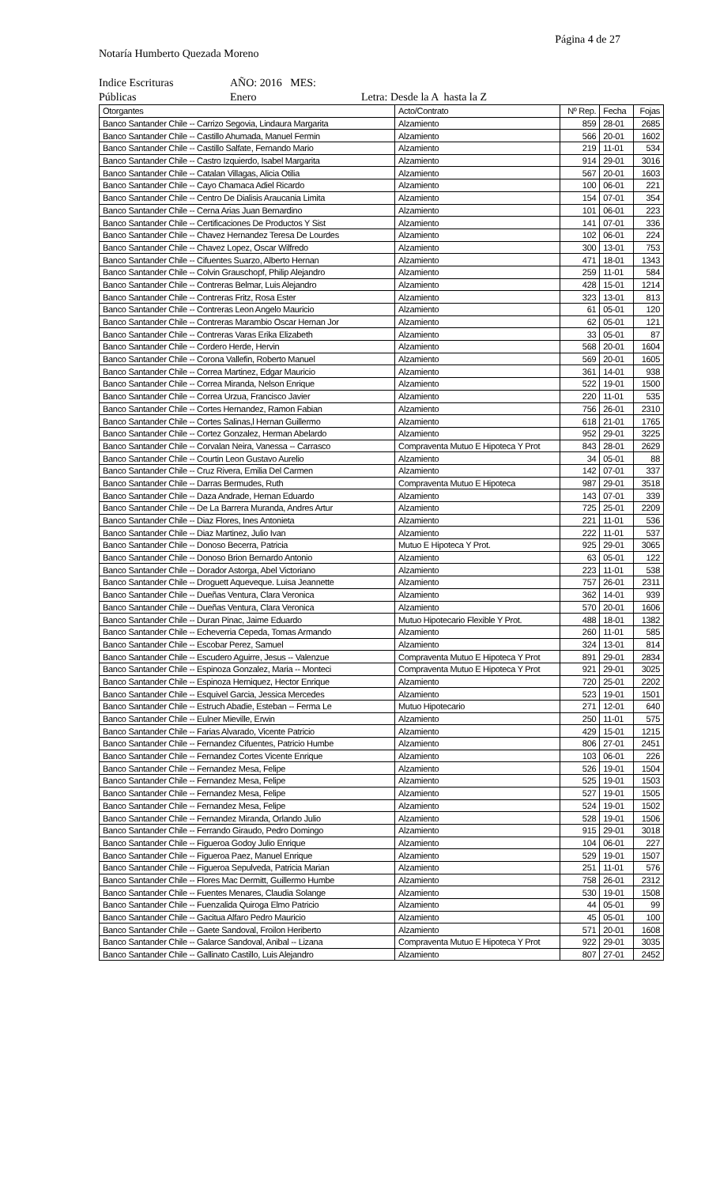Página 4 de 27
Notaría Humberto Quezada Moreno
Indice Escrituras
Públicas
AÑO: 2016 MES:
Enero
Letra: Desde la A hasta la Z
| Otorgantes | Acto/Contrato | Nº Rep. | Fecha | Fojas |
| --- | --- | --- | --- | --- |
| Banco Santander Chile -- Carrizo Segovia, Lindaura Margarita | Alzamiento | 859 | 28-01 | 2685 |
| Banco Santander Chile -- Castillo Ahumada, Manuel Fermin | Alzamiento | 566 | 20-01 | 1602 |
| Banco Santander Chile -- Castillo Salfate, Fernando Mario | Alzamiento | 219 | 11-01 | 534 |
| Banco Santander Chile -- Castro Izquierdo, Isabel Margarita | Alzamiento | 914 | 29-01 | 3016 |
| Banco Santander Chile -- Catalan Villagas, Alicia Otilia | Alzamiento | 567 | 20-01 | 1603 |
| Banco Santander Chile -- Cayo Chamaca Adiel Ricardo | Alzamiento | 100 | 06-01 | 221 |
| Banco Santander Chile -- Centro De Dialisis Araucania Limita | Alzamiento | 154 | 07-01 | 354 |
| Banco Santander Chile -- Cerna Arias Juan Bernardino | Alzamiento | 101 | 06-01 | 223 |
| Banco Santander Chile -- Certificaciones De Productos Y Sist | Alzamiento | 141 | 07-01 | 336 |
| Banco Santander Chile -- Chavez Hernandez Teresa De Lourdes | Alzamiento | 102 | 06-01 | 224 |
| Banco Santander Chile -- Chavez Lopez, Oscar Wilfredo | Alzamiento | 300 | 13-01 | 753 |
| Banco Santander Chile -- Cifuentes Suarzo, Alberto Hernan | Alzamiento | 471 | 18-01 | 1343 |
| Banco Santander Chile -- Colvin Grauschopf, Philip Alejandro | Alzamiento | 259 | 11-01 | 584 |
| Banco Santander Chile -- Contreras Belmar, Luis Alejandro | Alzamiento | 428 | 15-01 | 1214 |
| Banco Santander Chile -- Contreras Fritz, Rosa Ester | Alzamiento | 323 | 13-01 | 813 |
| Banco Santander Chile -- Contreras Leon Angelo Mauricio | Alzamiento | 61 | 05-01 | 120 |
| Banco Santander Chile -- Contreras Marambio Oscar Hernan Jor | Alzamiento | 62 | 05-01 | 121 |
| Banco Santander Chile -- Contreras Varas Erika Elizabeth | Alzamiento | 33 | 05-01 | 87 |
| Banco Santander Chile -- Cordero Herde, Hervin | Alzamiento | 568 | 20-01 | 1604 |
| Banco Santander Chile -- Corona Vallefin, Roberto Manuel | Alzamiento | 569 | 20-01 | 1605 |
| Banco Santander Chile -- Correa Martinez, Edgar Mauricio | Alzamiento | 361 | 14-01 | 938 |
| Banco Santander Chile -- Correa Miranda, Nelson Enrique | Alzamiento | 522 | 19-01 | 1500 |
| Banco Santander Chile -- Correa Urzua, Francisco Javier | Alzamiento | 220 | 11-01 | 535 |
| Banco Santander Chile -- Cortes Hernandez, Ramon Fabian | Alzamiento | 756 | 26-01 | 2310 |
| Banco Santander Chile -- Cortes Salinas,l Hernan Guillermo | Alzamiento | 618 | 21-01 | 1765 |
| Banco Santander Chile -- Cortez Gonzalez, Herman Abelardo | Alzamiento | 952 | 29-01 | 3225 |
| Banco Santander Chile -- Corvalan Neira, Vanessa -- Carrasco | Compraventa Mutuo E Hipoteca Y Prot | 843 | 28-01 | 2629 |
| Banco Santander Chile -- Courtin Leon Gustavo Aurelio | Alzamiento | 34 | 05-01 | 88 |
| Banco Santander Chile -- Cruz Rivera, Emilia Del Carmen | Alzamiento | 142 | 07-01 | 337 |
| Banco Santander Chile -- Darras Bermudes, Ruth | Compraventa Mutuo E Hipoteca | 987 | 29-01 | 3518 |
| Banco Santander Chile -- Daza Andrade, Hernan Eduardo | Alzamiento | 143 | 07-01 | 339 |
| Banco Santander Chile -- De La Barrera Muranda, Andres Artur | Alzamiento | 725 | 25-01 | 2209 |
| Banco Santander Chile -- Diaz Flores, Ines Antonieta | Alzamiento | 221 | 11-01 | 536 |
| Banco Santander Chile -- Diaz Martinez, Julio Ivan | Alzamiento | 222 | 11-01 | 537 |
| Banco Santander Chile -- Donoso Becerra, Patricia | Mutuo E Hipoteca Y Prot. | 925 | 29-01 | 3065 |
| Banco Santander Chile -- Donoso Brion Bernardo Antonio | Alzamiento | 63 | 05-01 | 122 |
| Banco Santander Chile -- Dorador Astorga, Abel Victoriano | Alzamiento | 223 | 11-01 | 538 |
| Banco Santander Chile -- Droguett Aqueveque. Luisa Jeannette | Alzamiento | 757 | 26-01 | 2311 |
| Banco Santander Chile -- Dueñas Ventura, Clara Veronica | Alzamiento | 362 | 14-01 | 939 |
| Banco Santander Chile -- Dueñas Ventura, Clara Veronica | Alzamiento | 570 | 20-01 | 1606 |
| Banco Santander Chile -- Duran Pinac, Jaime Eduardo | Mutuo Hipotecario Flexible Y Prot. | 488 | 18-01 | 1382 |
| Banco Santander Chile -- Echeverria Cepeda, Tomas Armando | Alzamiento | 260 | 11-01 | 585 |
| Banco Santander Chile -- Escobar Perez, Samuel | Alzamiento | 324 | 13-01 | 814 |
| Banco Santander Chile -- Escudero Aguirre, Jesus -- Valenzue | Compraventa Mutuo E Hipoteca Y Prot | 891 | 29-01 | 2834 |
| Banco Santander Chile -- Espinoza Gonzalez, Maria -- Monteci | Compraventa Mutuo E Hipoteca Y Prot | 921 | 29-01 | 3025 |
| Banco Santander Chile -- Espinoza Herniquez, Hector Enrique | Alzamiento | 720 | 25-01 | 2202 |
| Banco Santander Chile -- Esquivel Garcia, Jessica Mercedes | Alzamiento | 523 | 19-01 | 1501 |
| Banco Santander Chile -- Estruch Abadie, Esteban -- Ferma Le | Mutuo Hipotecario | 271 | 12-01 | 640 |
| Banco Santander Chile -- Eulner Mieville, Erwin | Alzamiento | 250 | 11-01 | 575 |
| Banco Santander Chile -- Farias Alvarado, Vicente Patricio | Alzamiento | 429 | 15-01 | 1215 |
| Banco Santander Chile -- Fernandez Cifuentes, Patricio Humbe | Alzamiento | 806 | 27-01 | 2451 |
| Banco Santander Chile -- Fernandez Cortes Vicente Enrique | Alzamiento | 103 | 06-01 | 226 |
| Banco Santander Chile -- Fernandez Mesa, Felipe | Alzamiento | 526 | 19-01 | 1504 |
| Banco Santander Chile -- Fernandez Mesa, Felipe | Alzamiento | 525 | 19-01 | 1503 |
| Banco Santander Chile -- Fernandez Mesa, Felipe | Alzamiento | 527 | 19-01 | 1505 |
| Banco Santander Chile -- Fernandez Mesa, Felipe | Alzamiento | 524 | 19-01 | 1502 |
| Banco Santander Chile -- Fernandez Miranda, Orlando Julio | Alzamiento | 528 | 19-01 | 1506 |
| Banco Santander Chile -- Ferrando Giraudo, Pedro Domingo | Alzamiento | 915 | 29-01 | 3018 |
| Banco Santander Chile -- Figueroa Godoy Julio Enrique | Alzamiento | 104 | 06-01 | 227 |
| Banco Santander Chile -- Figueroa Paez, Manuel Enrique | Alzamiento | 529 | 19-01 | 1507 |
| Banco Santander Chile -- Figueroa Sepulveda, Patricia Marian | Alzamiento | 251 | 11-01 | 576 |
| Banco Santander Chile -- Flores Mac Dermitt, Guillermo Humbe | Alzamiento | 758 | 26-01 | 2312 |
| Banco Santander Chile -- Fuentes Menares, Claudia Solange | Alzamiento | 530 | 19-01 | 1508 |
| Banco Santander Chile -- Fuenzalida Quiroga Elmo Patricio | Alzamiento | 44 | 05-01 | 99 |
| Banco Santander Chile -- Gacitua Alfaro Pedro Mauricio | Alzamiento | 45 | 05-01 | 100 |
| Banco Santander Chile -- Gaete Sandoval, Froilon Heriberto | Alzamiento | 571 | 20-01 | 1608 |
| Banco Santander Chile -- Galarce Sandoval, Anibal -- Lizana | Compraventa Mutuo E Hipoteca Y Prot | 922 | 29-01 | 3035 |
| Banco Santander Chile -- Gallinato Castillo, Luis Alejandro | Alzamiento | 807 | 27-01 | 2452 |